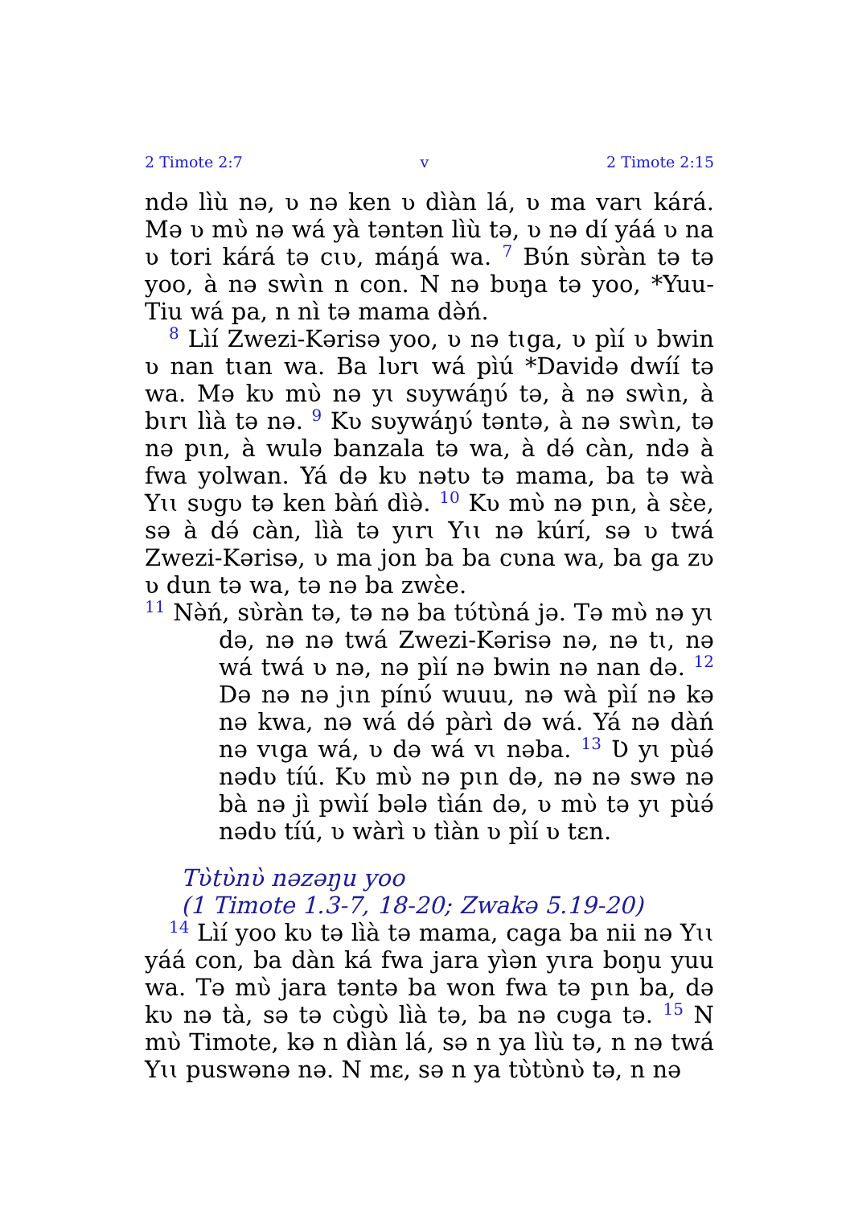2 Timote 2:7 v 2 Timote 2:15
ndə lìù nə, ʋ nə ken ʋ dìàn lá, ʋ ma varɩ kárá. Mə ʋ mʋ̀ nə wá yà təntən lìù tə, ʋ nə dí yáá ʋ na ʋ tori kárá tə cɩʋ, máŋá wa. <sup>7</sup> Bʋ́n sʋ̀ràn tə tə yoo, à nə swɩ̀n n con. N nə bʋŋa tə yoo, *Yuu-Tiu wá pa, n nì tə mama də̀ń.
<sup>8</sup> Lìí Zwezi-Kərisə yoo, ʋ nə tɩga, ʋ pìí ʋ bwin ʋ nan tɩan wa. Ba lʋrɩ wá pìú *Davidə dwíí tə wa. Mə kʋ mʋ̀ nə yɩ sʋywáŋʋ́ tə, à nə swɩ̀n, à bɩrɩ lìà tə nə. <sup>9</sup> Kʋ sʋywáŋʋ́ təntə, à nə swɩ̀n, tə nə pɩn, à wulə banzala tə wa, à də́ càn, ndə à fwa yolwan. Yá də kʋ nətʋ tə mama, ba tə wà Yɩɩ sʋgʋ tə ken bàń dìə̀. <sup>10</sup> Kʋ mʋ̀ nə pɩn, à sɛ̀e, sə à də́ càn, lìà tə yɩrɩ Yɩɩ nə kúrí, sə ʋ twá Zwezi-Kərisə, ʋ ma jon ba ba cʋna wa, ba ga zʋ ʋ dun tə wa, tə nə ba zwɛ̀e.
<sup>11</sup> Nə̀ń, sʋ̀ràn tə, tə nə ba tʋ́tʋ̀ná jə. Tə mʋ̀ nə yɩ də, nə nə twá Zwezi-Kərisə nə, nə tɩ, nə wá twá ʋ nə, nə pìí nə bwin nə nan də. <sup>12</sup> Də nə nə jɩn pínʋ́ wuuu, nə wà pìí nə kə nə kwa, nə wá də́ pàrì də wá. Yá nə dàń nə vɩga wá, ʋ də wá vɩ nəba. <sup>13</sup> Ʋ yɩ pùə́ nədʋ tíú. Kʋ mʋ̀ nə pɩn də, nə nə swə nə bà nə jì pwìí bələ tìán də, ʋ mʋ̀ tə yɩ pùə́ nədʋ tíú, ʋ wàrì ʋ tìàn ʋ pìí ʋ tɛn.
Tʋ̀tʋ̀nʋ̀ nəzəŋu yoo
(1 Timote 1.3-7, 18-20; Zwakə 5.19-20)
<sup>14</sup> Lìí yoo kʋ tə lìà tə mama, caga ba nii nə Yɩɩ yáá con, ba dàn ká fwa jara yìən yɩra boŋu yuu wa. Tə mʋ̀ jara təntə ba won fwa tə pɩn ba, də kʋ nə tà, sə tə cʋ̀gʋ̀ lìà tə, ba nə cʋga tə. <sup>15</sup> N mʋ̀ Timote, kə n dìàn lá, sə n ya lìù tə, n nə twá Yɩɩ puswənə nə. N mɛ, sə n ya tʋ̀tʋ̀nʋ̀ tə, n nə